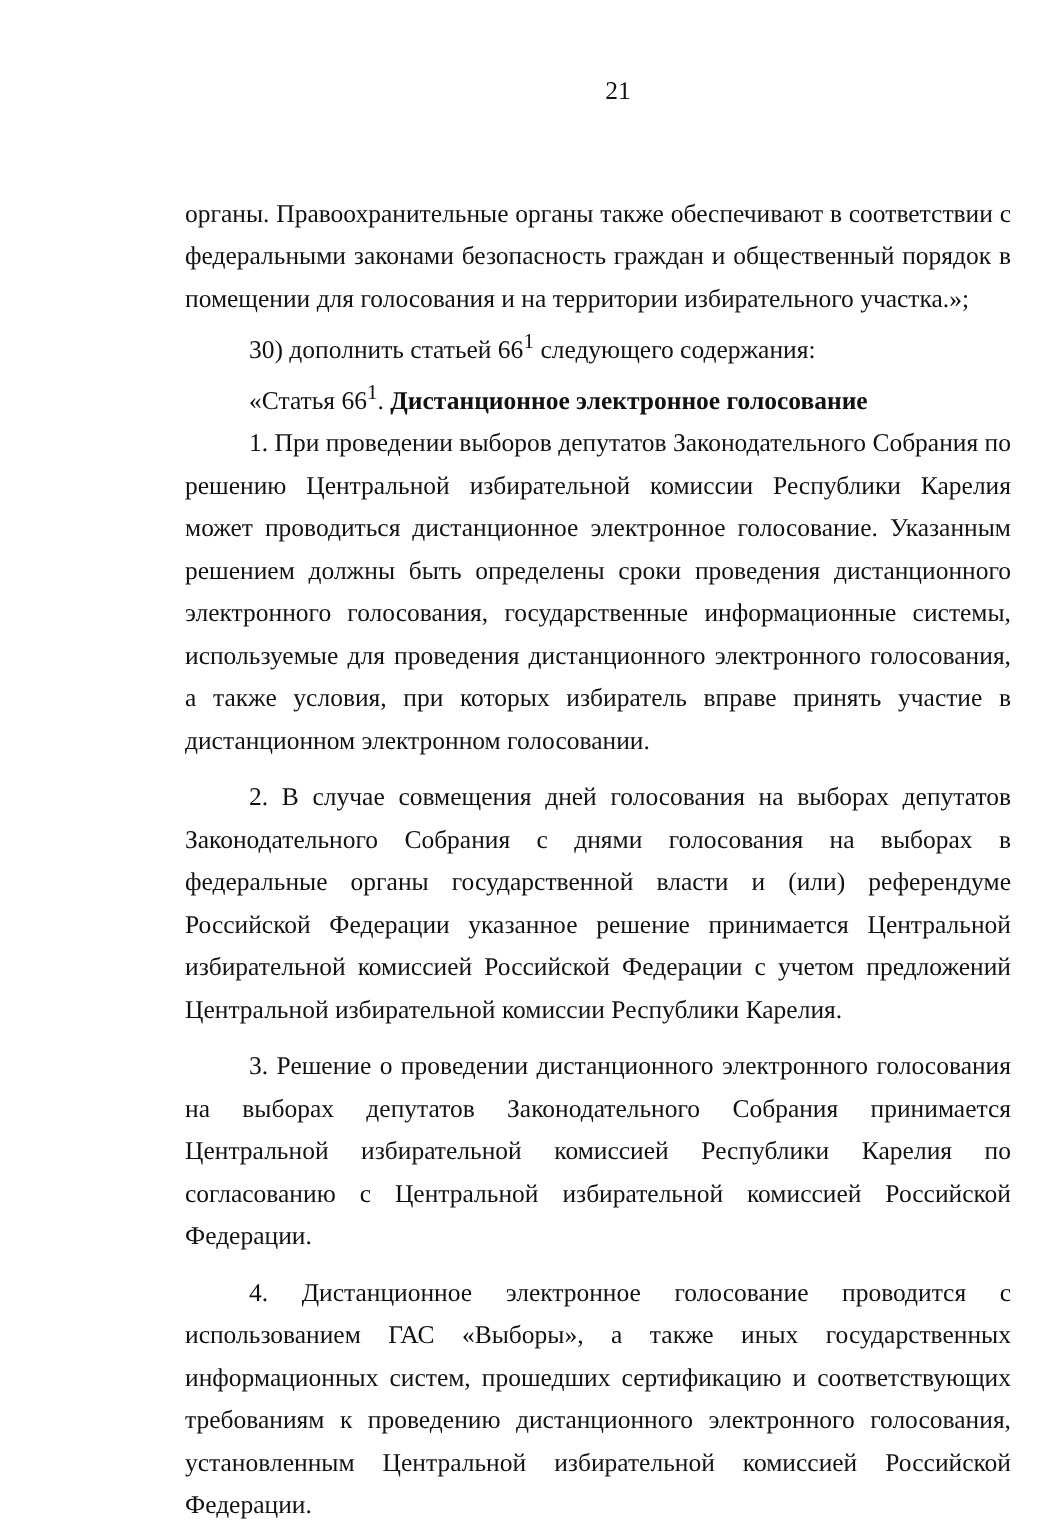21
органы. Правоохранительные органы также обеспечивают в соответствии с федеральными законами безопасность граждан и общественный порядок в помещении для голосования и на территории избирательного участка.»;
30) дополнить статьей 66<sup>1</sup> следующего содержания:
«Статья 66<sup>1</sup>. Дистанционное электронное голосование
1. При проведении выборов депутатов Законодательного Собрания по решению Центральной избирательной комиссии Республики Карелия может проводиться дистанционное электронное голосование. Указанным решением должны быть определены сроки проведения дистанционного электронного голосования, государственные информационные системы, используемые для проведения дистанционного электронного голосования, а также условия, при которых избиратель вправе принять участие в дистанционном электронном голосовании.
2. В случае совмещения дней голосования на выборах депутатов Законодательного Собрания с днями голосования на выборах в федеральные органы государственной власти и (или) референдуме Российской Федерации указанное решение принимается Центральной избирательной комиссией Российской Федерации с учетом предложений Центральной избирательной комиссии Республики Карелия.
3. Решение о проведении дистанционного электронного голосования на выборах депутатов Законодательного Собрания принимается Центральной избирательной комиссией Республики Карелия по согласованию с Центральной избирательной комиссией Российской Федерации.
4. Дистанционное электронное голосование проводится с использованием ГАС «Выборы», а также иных государственных информационных систем, прошедших сертификацию и соответствующих требованиям к проведению дистанционного электронного голосования, установленным Центральной избирательной комиссией Российской Федерации.